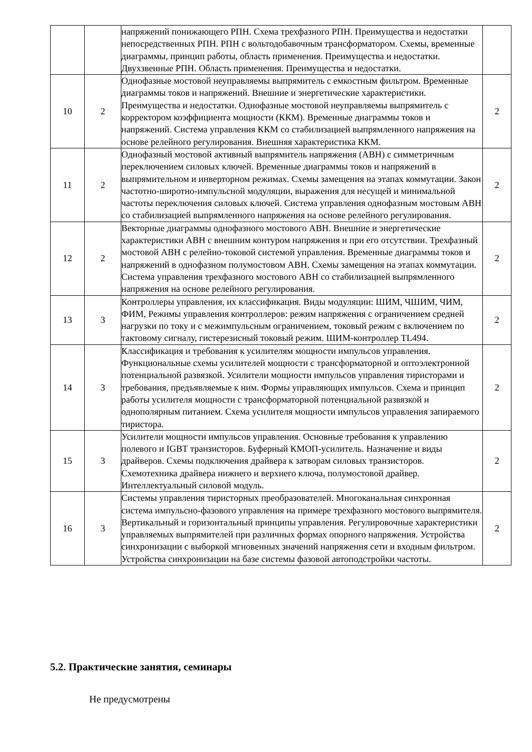| | | напряжений понижающего РПН. Схема трехфазного РПН. Преимущества и недостатки непосредственных РПН. РПН с вольтодобавочным трансформатором. Схемы, временные диаграммы, принцип работы, область применения. Преимущества и недостатки. Двухзвенные РПН. Область применения. Преимущества и недостатки. | |
| 10 | 2 | Однофазные мостовой неуправляемы выпрямитель с емкостным фильтром. Временные диаграммы токов и напряжений. Внешние и энергетические характеристики. Преимущества и недостатки. Однофазные мостовой неуправляемы выпрямитель с корректором коэффициента мощности (ККМ). Временные диаграммы токов и напряжений. Система управления ККМ со стабилизацией выпрямленного напряжения на основе релейного регулирования. Внешняя характеристика ККМ. | 2 |
| 11 | 2 | Однофазный мостовой активный выпрямитель напряжения (АВН) с симметричным переключением силовых ключей. Временные диаграммы токов и напряжений в выпрямительном и инверторном режимах. Схемы замещения на этапах коммутации. Закон частотно-широтно-импульсной модуляции, выражения для несущей и минимальной частоты переключения силовых ключей. Система управления однофазным мостовым АВН со стабилизацией выпрямленного напряжения на основе релейного регулирования. | 2 |
| 12 | 2 | Векторные диаграммы однофазного мостового АВН. Внешние и энергетические характеристики АВН с внешним контуром напряжения и при его отсутствии. Трехфазный мостовой АВН с релейно-токовой системой управления. Временные диаграммы токов и напряжений в однофазном полумостовом АВН. Схемы замещения на этапах коммутации. Система управления трехфазного мостового АВН со стабилизацией выпрямленного напряжения на основе релейного регулирования. | 2 |
| 13 | 3 | Контроллеры управления, их классификация. Виды модуляции: ШИМ, ЧШИМ, ЧИМ, ФИМ, Режимы управления контроллеров: режим напряжения с ограничением средней нагрузки по току и с межимпульсным ограничением, токовый режим с включением по тактовому сигналу, гистерезисный токовый режим. ШИМ-контроллер TL494. | 2 |
| 14 | 3 | Классификация и требования к усилителям мощности импульсов управления. Функциональные схемы усилителей мощности с трансформаторной и оптоэлектронной потенциальной развязкой. Усилители мощности импульсов управления тиристорами и требования, предъявляемые к ним. Формы управляющих импульсов. Схема и принцип работы усилителя мощности с трансформаторной потенциальной развязкой и однополярным питанием. Схема усилителя мощности импульсов управления запираемого тиристора. | 2 |
| 15 | 3 | Усилители мощности импульсов управления. Основные требования к управлению полевого и IGBT транзисторов. Буферный КМОП-усилитель. Назначение и виды драйверов. Схемы подключения драйвера к затворам силовых транзисторов. Схемотехника драйвера нижнего и верхнего ключа, полумостовой драйвер. Интеллектуальный силовой модуль. | 2 |
| 16 | 3 | Системы управления тиристорных преобразователей. Многоканальная синхронная система импульсно-фазового управления на примере трехфазного мостового выпрямителя. Вертикальный и горизонтальный принципы управления. Регулировочные характеристики управляемых выпрямителей при различных формах опорного напряжения. Устройства синхронизации с выборкой мгновенных значений напряжения сети и входным фильтром. Устройства синхронизации на базе системы фазовой автоподстройки частоты. | 2 |
5.2. Практические занятия, семинары
Не предусмотрены